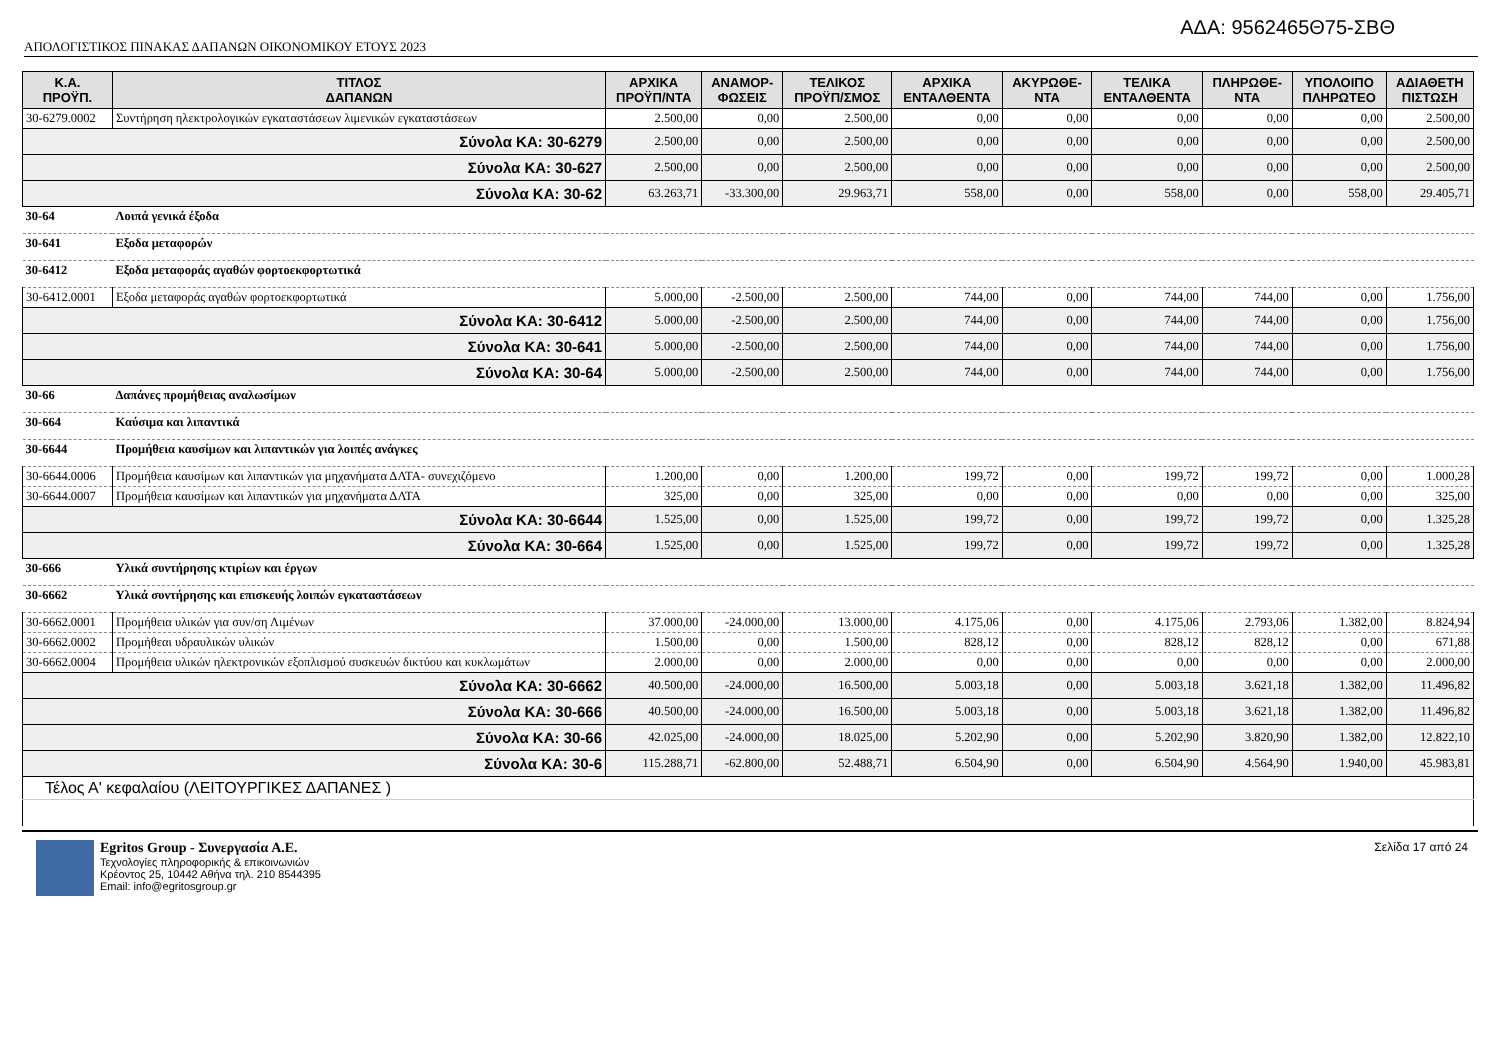ΑΔΑ: 9562465Θ75-ΣΒΘ
ΑΠΟΛΟΓΙΣΤΙΚΟΣ ΠΙΝΑΚΑΣ ΔΑΠΑΝΩΝ ΟΙΚΟΝΟΜΙΚΟΥ ΕΤΟΥΣ 2023
| Κ.Α. ΠΡΟΫΠ. | ΤΙΤΛΟΣ ΔΑΠΑΝΩΝ | ΑΡΧΙΚΑ ΠΡΟΫΠ/ΝΤΑ | ΑΝΑΜΟΡ- ΦΩΣΕΙΣ | ΤΕΛΙΚΟΣ ΠΡΟΫΠ/ΣΜΟΣ | ΑΡΧΙΚΑ ΕΝΤΑΛΘΕΝΤΑ | ΑΚΥΡΩΘΕ- ΝΤΑ | ΤΕΛΙΚΑ ΕΝΤΑΛΘΕΝΤΑ | ΠΛΗΡΩΘΕ- ΝΤΑ | ΥΠΟΛΟΙΠΟ ΠΛΗΡΩΤΕΟ | ΑΔΙΑΘΕΤΗ ΠΙΣΤΩΣΗ |
| --- | --- | --- | --- | --- | --- | --- | --- | --- | --- | --- |
| 30-6279.0002 | Συντήρηση ηλεκτρολογικών εγκαταστάσεων λιμενικών εγκαταστάσεων | 2.500,00 | 0,00 | 2.500,00 | 0,00 | 0,00 | 0,00 | 0,00 | 0,00 | 2.500,00 |
| Σύνολα ΚΑ: 30-6279 | | 2.500,00 | 0,00 | 2.500,00 | 0,00 | 0,00 | 0,00 | 0,00 | 0,00 | 2.500,00 |
| Σύνολα ΚΑ: 30-627 | | 2.500,00 | 0,00 | 2.500,00 | 0,00 | 0,00 | 0,00 | 0,00 | 0,00 | 2.500,00 |
| Σύνολα ΚΑ: 30-62 | | 63.263,71 | -33.300,00 | 29.963,71 | 558,00 | 0,00 | 558,00 | 0,00 | 558,00 | 29.405,71 |
| 30-64 | Λοιπά γενικά έξοδα | | | | | | | | | |
| 30-641 | Εξοδα μεταφορών | | | | | | | | | |
| 30-6412 | Εξοδα μεταφοράς αγαθών φορτοεκφορτωτικά | | | | | | | | | |
| 30-6412.0001 | Εξοδα μεταφοράς αγαθών φορτοεκφορτωτικά | 5.000,00 | -2.500,00 | 2.500,00 | 744,00 | 0,00 | 744,00 | 744,00 | 0,00 | 1.756,00 |
| Σύνολα ΚΑ: 30-6412 | | 5.000,00 | -2.500,00 | 2.500,00 | 744,00 | 0,00 | 744,00 | 744,00 | 0,00 | 1.756,00 |
| Σύνολα ΚΑ: 30-641 | | 5.000,00 | -2.500,00 | 2.500,00 | 744,00 | 0,00 | 744,00 | 744,00 | 0,00 | 1.756,00 |
| Σύνολα ΚΑ: 30-64 | | 5.000,00 | -2.500,00 | 2.500,00 | 744,00 | 0,00 | 744,00 | 744,00 | 0,00 | 1.756,00 |
| 30-66 | Δαπάνες προμήθειας αναλωσίμων | | | | | | | | | |
| 30-664 | Καύσιμα και λιπαντικά | | | | | | | | | |
| 30-6644 | Προμήθεια καυσίμων και λιπαντικών για λοιπές ανάγκες | | | | | | | | | |
| 30-6644.0006 | Προμήθεια καυσίμων και λιπαντικών για μηχανήματα ΔΛΤΑ- συνεχιζόμενο | 1.200,00 | 0,00 | 1.200,00 | 199,72 | 0,00 | 199,72 | 199,72 | 0,00 | 1.000,28 |
| 30-6644.0007 | Προμήθεια καυσίμων και λιπαντικών για μηχανήματα ΔΛΤΑ | 325,00 | 0,00 | 325,00 | 0,00 | 0,00 | 0,00 | 0,00 | 0,00 | 325,00 |
| Σύνολα ΚΑ: 30-6644 | | 1.525,00 | 0,00 | 1.525,00 | 199,72 | 0,00 | 199,72 | 199,72 | 0,00 | 1.325,28 |
| Σύνολα ΚΑ: 30-664 | | 1.525,00 | 0,00 | 1.525,00 | 199,72 | 0,00 | 199,72 | 199,72 | 0,00 | 1.325,28 |
| 30-666 | Υλικά συντήρησης κτιρίων και έργων | | | | | | | | | |
| 30-6662 | Υλικά συντήρησης και επισκευής λοιπών εγκαταστάσεων | | | | | | | | | |
| 30-6662.0001 | Προμήθεια υλικών για συν/ση Λιμένων | 37.000,00 | -24.000,00 | 13.000,00 | 4.175,06 | 0,00 | 4.175,06 | 2.793,06 | 1.382,00 | 8.824,94 |
| 30-6662.0002 | Προμήθεαι υδραυλικών υλικών | 1.500,00 | 0,00 | 1.500,00 | 828,12 | 0,00 | 828,12 | 828,12 | 0,00 | 671,88 |
| 30-6662.0004 | Προμήθεια υλικών ηλεκτρονικών εξοπλισμού συσκευών δικτύου και κυκλωμάτων | 2.000,00 | 0,00 | 2.000,00 | 0,00 | 0,00 | 0,00 | 0,00 | 0,00 | 2.000,00 |
| Σύνολα ΚΑ: 30-6662 | | 40.500,00 | -24.000,00 | 16.500,00 | 5.003,18 | 0,00 | 5.003,18 | 3.621,18 | 1.382,00 | 11.496,82 |
| Σύνολα ΚΑ: 30-666 | | 40.500,00 | -24.000,00 | 16.500,00 | 5.003,18 | 0,00 | 5.003,18 | 3.621,18 | 1.382,00 | 11.496,82 |
| Σύνολα ΚΑ: 30-66 | | 42.025,00 | -24.000,00 | 18.025,00 | 5.202,90 | 0,00 | 5.202,90 | 3.820,90 | 1.382,00 | 12.822,10 |
| Σύνολα ΚΑ: 30-6 | | 115.288,71 | -62.800,00 | 52.488,71 | 6.504,90 | 0,00 | 6.504,90 | 4.564,90 | 1.940,00 | 45.983,81 |
| Τέλος Α' κεφαλαίου (ΛΕΙΤΟΥΡΓΙΚΕΣ ΔΑΠΑΝΕΣ ) | | | | | | | | | | |
Egritos Group - Συνεργασία Α.Ε.
Τεχνολογίες πληροφορικής & επικοινωνιών
Κρέοντος 25, 10442 Αθήνα τηλ. 210 8544395
Email: info@egritosgroup.gr
Σελίδα 17 από 24